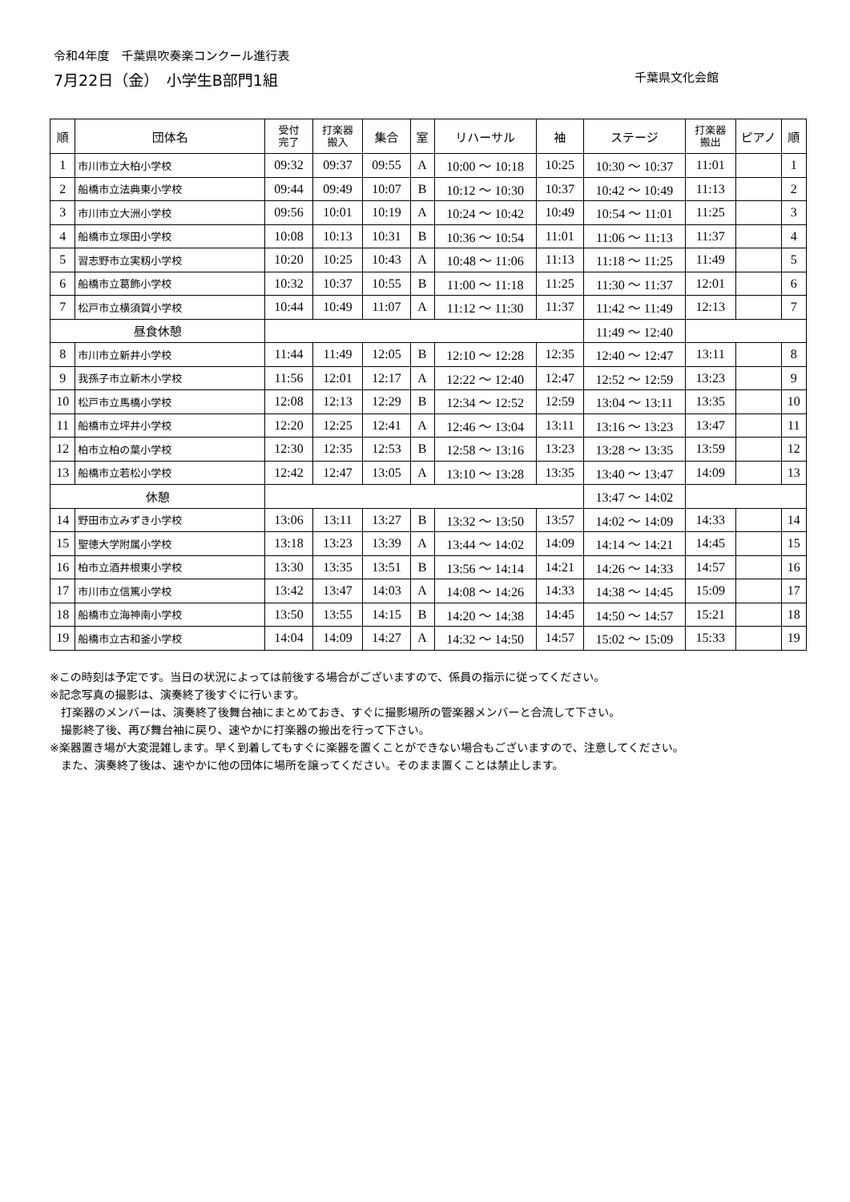令和4年度　千葉県吹奏楽コンクール進行表
7月22日（金）　小学生B部門1組 千葉県文化会館
| 順 | 団体名 | 受付 完了 | 打楽器 搬入 | 集合 | 室 | リハーサル | 袖 | ステージ | 打楽器 搬出 | ピアノ | 順 |
| --- | --- | --- | --- | --- | --- | --- | --- | --- | --- | --- | --- |
| 1 | 市川市立大柏小学校 | 09:32 | 09:37 | 09:55 | A | 10:00 ～ 10:18 | 10:25 | 10:30 ～ 10:37 | 11:01 | | 1 |
| 2 | 船橋市立法典東小学校 | 09:44 | 09:49 | 10:07 | B | 10:12 ～ 10:30 | 10:37 | 10:42 ～ 10:49 | 11:13 | | 2 |
| 3 | 市川市立大洲小学校 | 09:56 | 10:01 | 10:19 | A | 10:24 ～ 10:42 | 10:49 | 10:54 ～ 11:01 | 11:25 | | 3 |
| 4 | 船橋市立塚田小学校 | 10:08 | 10:13 | 10:31 | B | 10:36 ～ 10:54 | 11:01 | 11:06 ～ 11:13 | 11:37 | | 4 |
| 5 | 習志野市立実籾小学校 | 10:20 | 10:25 | 10:43 | A | 10:48 ～ 11:06 | 11:13 | 11:18 ～ 11:25 | 11:49 | | 5 |
| 6 | 船橋市立葛飾小学校 | 10:32 | 10:37 | 10:55 | B | 11:00 ～ 11:18 | 11:25 | 11:30 ～ 11:37 | 12:01 | | 6 |
| 7 | 松戸市立横須賀小学校 | 10:44 | 10:49 | 11:07 | A | 11:12 ～ 11:30 | 11:37 | 11:42 ～ 11:49 | 12:13 | | 7 |
| 昼食休憩 | | | | | | | | 11:49 ～ 12:40 | | | |
| 8 | 市川市立新井小学校 | 11:44 | 11:49 | 12:05 | B | 12:10 ～ 12:28 | 12:35 | 12:40 ～ 12:47 | 13:11 | | 8 |
| 9 | 我孫子市立新木小学校 | 11:56 | 12:01 | 12:17 | A | 12:22 ～ 12:40 | 12:47 | 12:52 ～ 12:59 | 13:23 | | 9 |
| 10 | 松戸市立馬橋小学校 | 12:08 | 12:13 | 12:29 | B | 12:34 ～ 12:52 | 12:59 | 13:04 ～ 13:11 | 13:35 | | 10 |
| 11 | 船橋市立坪井小学校 | 12:20 | 12:25 | 12:41 | A | 12:46 ～ 13:04 | 13:11 | 13:16 ～ 13:23 | 13:47 | | 11 |
| 12 | 柏市立柏の葉小学校 | 12:30 | 12:35 | 12:53 | B | 12:58 ～ 13:16 | 13:23 | 13:28 ～ 13:35 | 13:59 | | 12 |
| 13 | 船橋市立若松小学校 | 12:42 | 12:47 | 13:05 | A | 13:10 ～ 13:28 | 13:35 | 13:40 ～ 13:47 | 14:09 | | 13 |
| 休憩 | | | | | | | | 13:47 ～ 14:02 | | | |
| 14 | 野田市立みずき小学校 | 13:06 | 13:11 | 13:27 | B | 13:32 ～ 13:50 | 13:57 | 14:02 ～ 14:09 | 14:33 | | 14 |
| 15 | 聖徳大学附属小学校 | 13:18 | 13:23 | 13:39 | A | 13:44 ～ 14:02 | 14:09 | 14:14 ～ 14:21 | 14:45 | | 15 |
| 16 | 柏市立酒井根東小学校 | 13:30 | 13:35 | 13:51 | B | 13:56 ～ 14:14 | 14:21 | 14:26 ～ 14:33 | 14:57 | | 16 |
| 17 | 市川市立信篤小学校 | 13:42 | 13:47 | 14:03 | A | 14:08 ～ 14:26 | 14:33 | 14:38 ～ 14:45 | 15:09 | | 17 |
| 18 | 船橋市立海神南小学校 | 13:50 | 13:55 | 14:15 | B | 14:20 ～ 14:38 | 14:45 | 14:50 ～ 14:57 | 15:21 | | 18 |
| 19 | 船橋市立古和釜小学校 | 14:04 | 14:09 | 14:27 | A | 14:32 ～ 14:50 | 14:57 | 15:02 ～ 15:09 | 15:33 | | 19 |
※この時刻は予定です。当日の状況によっては前後する場合がございますので、係員の指示に従ってください。
※記念写真の撮影は、演奏終了後すぐに行います。
　打楽器のメンバーは、演奏終了後舞台袖にまとめておき、すぐに撮影場所の管楽器メンバーと合流して下さい。
　撮影終了後、再び舞台袖に戻り、速やかに打楽器の搬出を行って下さい。
※楽器置き場が大変混雑します。早く到着してもすぐに楽器を置くことができない場合もございますので、注意してください。
　また、演奏終了後は、速やかに他の団体に場所を譲ってください。そのまま置くことは禁止します。